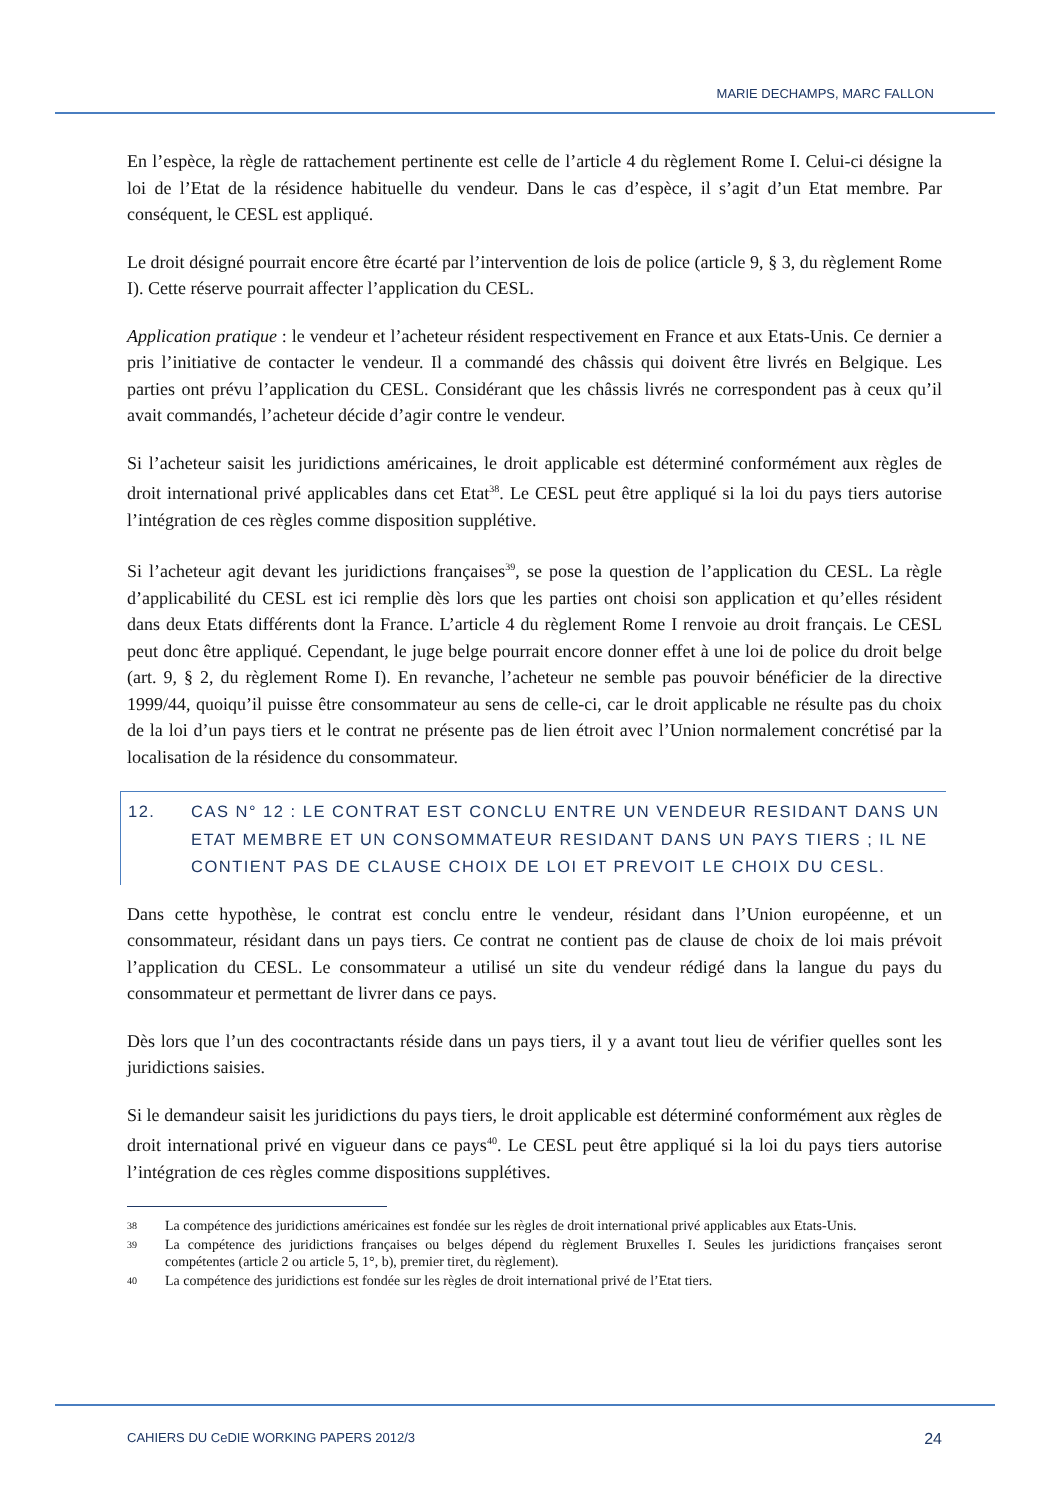MARIE DECHAMPS, MARC FALLON
En l’espèce, la règle de rattachement pertinente est celle de l’article 4 du règlement Rome I. Celui-ci désigne la loi de l’Etat de la résidence habituelle du vendeur. Dans le cas d’espèce, il s’agit d’un Etat membre. Par conséquent, le CESL est appliqué.
Le droit désigné pourrait encore être écarté par l’intervention de lois de police (article 9, § 3, du règlement Rome I). Cette réserve pourrait affecter l’application du CESL.
Application pratique : le vendeur et l’acheteur résident respectivement en France et aux Etats-Unis. Ce dernier a pris l’initiative de contacter le vendeur. Il a commandé des châssis qui doivent être livrés en Belgique. Les parties ont prévu l’application du CESL. Considérant que les châssis livrés ne correspondent pas à ceux qu’il avait commandés, l’acheteur décide d’agir contre le vendeur.
Si l’acheteur saisit les juridictions américaines, le droit applicable est déterminé conformément aux règles de droit international privé applicables dans cet Etat<sup>38</sup>. Le CESL peut être appliqué si la loi du pays tiers autorise l’intégration de ces règles comme disposition supplétive.
Si l’acheteur agit devant les juridictions françaises<sup>39</sup>, se pose la question de l’application du CESL. La règle d’applicabilité du CESL est ici remplie dès lors que les parties ont choisi son application et qu’elles résident dans deux Etats différents dont la France. L’article 4 du règlement Rome I renvoie au droit français. Le CESL peut donc être appliqué. Cependant, le juge belge pourrait encore donner effet à une loi de police du droit belge (art. 9, § 2, du règlement Rome I). En revanche, l’acheteur ne semble pas pouvoir bénéficier de la directive 1999/44, quoiqu’il puisse être consommateur au sens de celle-ci, car le droit applicable ne résulte pas du choix de la loi d’un pays tiers et le contrat ne présente pas de lien étroit avec l’Union normalement concrétisé par la localisation de la résidence du consommateur.
12. CAS N° 12 : LE CONTRAT EST CONCLU ENTRE UN VENDEUR RESIDANT DANS UN ETAT MEMBRE ET UN CONSOMMATEUR RESIDANT DANS UN PAYS TIERS ; IL NE CONTIENT PAS DE CLAUSE CHOIX DE LOI ET PREVOIT LE CHOIX DU CESL.
Dans cette hypothèse, le contrat est conclu entre le vendeur, résidant dans l’Union européenne, et un consommateur, résidant dans un pays tiers. Ce contrat ne contient pas de clause de choix de loi mais prévoit l’application du CESL. Le consommateur a utilisé un site du vendeur rédigé dans la langue du pays du consommateur et permettant de livrer dans ce pays.
Dès lors que l’un des cocontractants réside dans un pays tiers, il y a avant tout lieu de vérifier quelles sont les juridictions saisies.
Si le demandeur saisit les juridictions du pays tiers, le droit applicable est déterminé conformément aux règles de droit international privé en vigueur dans ce pays<sup>40</sup>. Le CESL peut être appliqué si la loi du pays tiers autorise l’intégration de ces règles comme dispositions supplétives.
38 La compétence des juridictions américaines est fondée sur les règles de droit international privé applicables aux Etats-Unis.
39 La compétence des juridictions françaises ou belges dépend du règlement Bruxelles I. Seules les juridictions françaises seront compétentes (article 2 ou article 5, 1°, b), premier tiret, du règlement).
40 La compétence des juridictions est fondée sur les règles de droit international privé de l’Etat tiers.
CAHIERS DU CeDIE WORKING PAPERS 2012/3 24